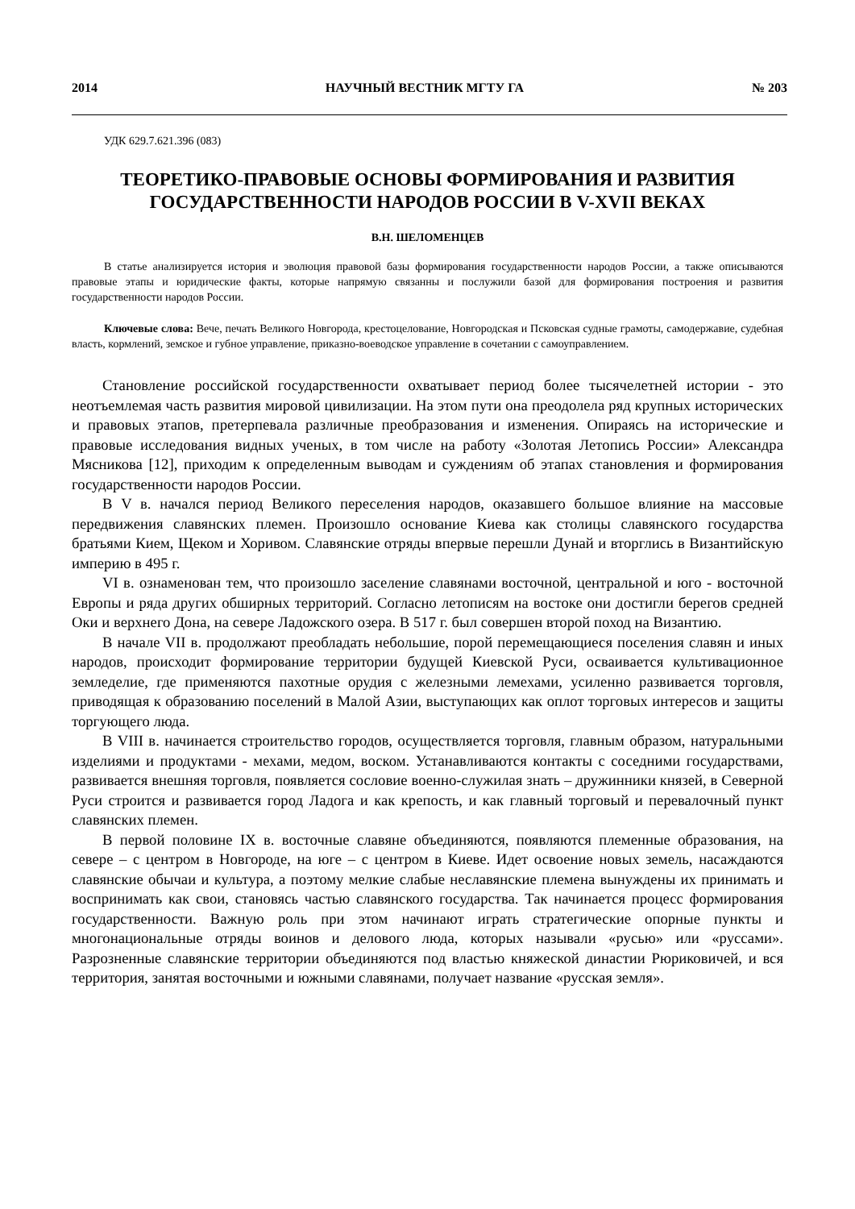2014 НАУЧНЫЙ ВЕСТНИК МГТУ ГА № 203
УДК 629.7.621.396 (083)
ТЕОРЕТИКО-ПРАВОВЫЕ ОСНОВЫ ФОРМИРОВАНИЯ И РАЗВИТИЯ ГОСУДАРСТВЕННОСТИ НАРОДОВ РОССИИ В V-XVII ВЕКАХ
В.Н. ШЕЛОМЕНЦЕВ
В статье анализируется история и эволюция правовой базы формирования государственности народов России, а также описываются правовые этапы и юридические факты, которые напрямую связанны и послужили базой для формирования построения и развития государственности народов России.
Ключевые слова: Вече, печать Великого Новгорода, крестоцелование, Новгородская и Псковская судные грамоты, самодержавие, судебная власть, кормлений, земское и губное управление, приказно-воеводское управление в сочетании с самоуправлением.
Становление российской государственности охватывает период более тысячелетней истории - это неотъемлемая часть развития мировой цивилизации. На этом пути она преодолела ряд крупных исторических и правовых этапов, претерпевала различные преобразования и изменения. Опираясь на исторические и правовые исследования видных ученых, в том числе на работу «Золотая Летопись России» Александра Мясникова [12], приходим к определенным выводам и суждениям об этапах становления и формирования государственности народов России.
В V в. начался период Великого переселения народов, оказавшего большое влияние на массовые передвижения славянских племен. Произошло основание Киева как столицы славянского государства братьями Кием, Щеком и Хоривом. Славянские отряды впервые перешли Дунай и вторглись в Византийскую империю в 495 г.
VI в. ознаменован тем, что произошло заселение славянами восточной, центральной и юго - восточной Европы и ряда других обширных территорий. Согласно летописям на востоке они достигли берегов средней Оки и верхнего Дона, на севере Ладожского озера. В 517 г. был совершен второй поход на Византию.
В начале VII в. продолжают преобладать небольшие, порой перемещающиеся поселения славян и иных народов, происходит формирование территории будущей Киевской Руси, осваивается культивационное земледелие, где применяются пахотные орудия с железными лемехами, усиленно развивается торговля, приводящая к образованию поселений в Малой Азии, выступающих как оплот торговых интересов и защиты торгующего люда.
В VIII в. начинается строительство городов, осуществляется торговля, главным образом, натуральными изделиями и продуктами - мехами, медом, воском. Устанавливаются контакты с соседними государствами, развивается внешняя торговля, появляется сословие военно-служилая знать – дружинники князей, в Северной Руси строится и развивается город Ладога и как крепость, и как главный торговый и перевалочный пункт славянских племен.
В первой половине IX в. восточные славяне объединяются, появляются племенные образования, на севере – с центром в Новгороде, на юге – с центром в Киеве. Идет освоение новых земель, насаждаются славянские обычаи и культура, а поэтому мелкие слабые неславянские племена вынуждены их принимать и воспринимать как свои, становясь частью славянского государства. Так начинается процесс формирования государственности. Важную роль при этом начинают играть стратегические опорные пункты и многонациональные отряды воинов и делового люда, которых называли «русью» или «руссами». Разрозненные славянские территории объединяются под властью княжеской династии Рюриковичей, и вся территория, занятая восточными и южными славянами, получает название «русская земля».